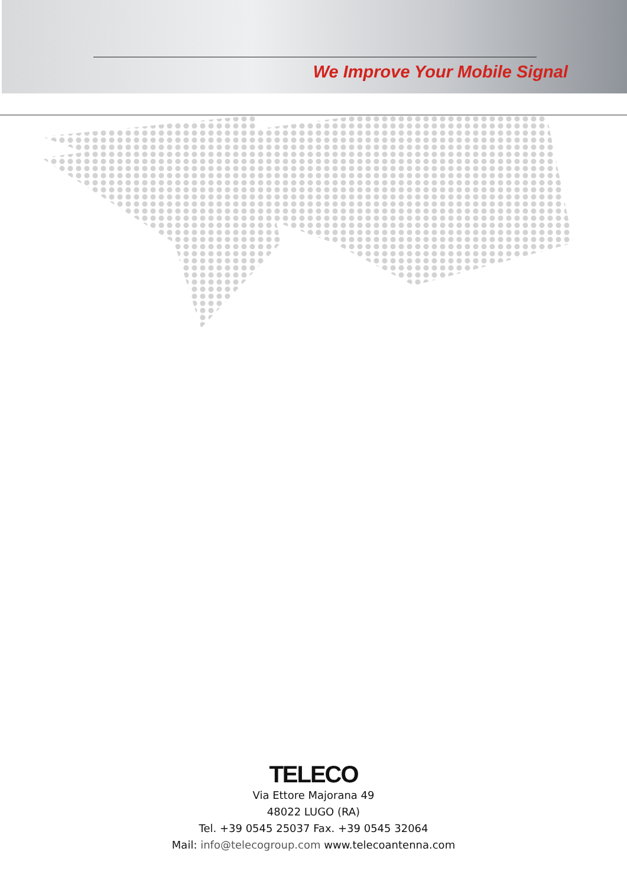We Improve Your Mobile Signal
TELECO
Via Ettore Majorana 49
48022 LUGO (RA)
Tel. +39 0545 25037 Fax. +39 0545 32064
Mail: info@telecogroup.com www.telecoantenna.com